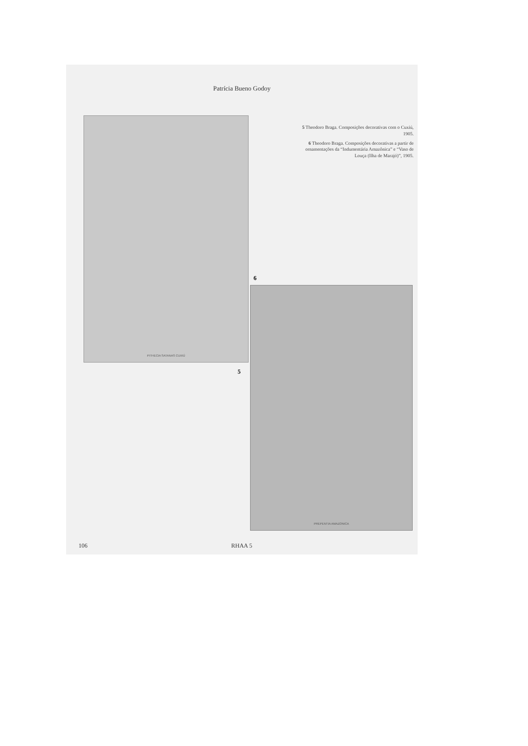Patrícia Bueno Godoy
PITHECIA SATANAS CUXIÚ
5 Theodoro Braga. Composições decorativas com o Cuxiú, 1905.
6 Theodoro Braga. Composições decorativas a partir de ornamentações da “Indumentária Amazônica” e “Vaso de Louça (Ilha de Marajó)”, 1905.
6
PREPENTIA AMAZONICA
5
106 RHAA 5